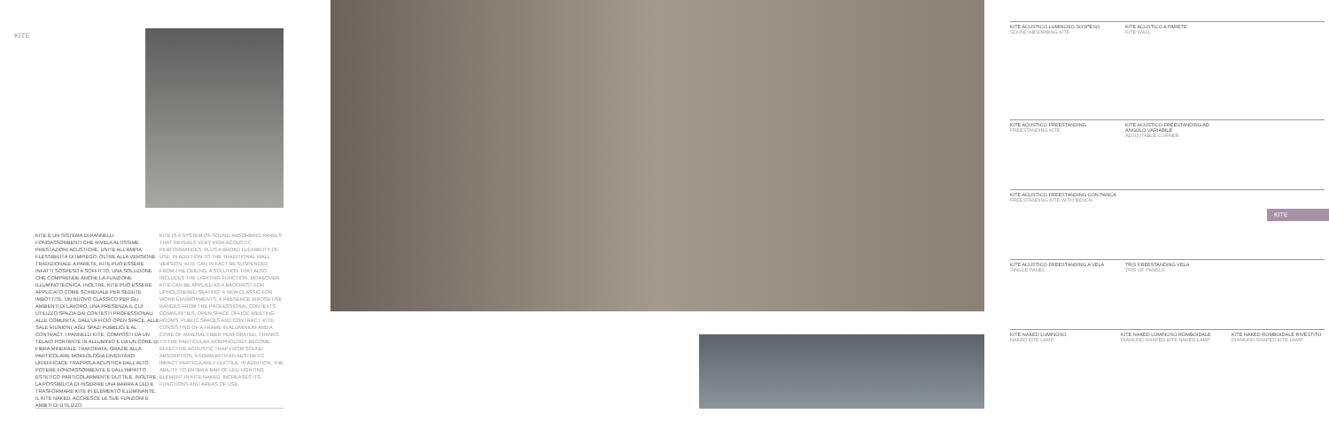KITE
KITE È UN SISTEMA DI PANNELLI FONOASSORBENTI CHE RIVELA ALTISSIME PRESTAZIONI ACUSTICHE, UNITE ALL'AMPIA FLESSIBILITÀ DI IMPIEGO. OLTRE ALLA VERSIONE TRADIZIONALE A PARETE, KITE PUÒ ESSERE INFATTI SOSPESO A SOFFITTO, UNA SOLUZIONE CHE COMPRENDE ANCHE LA FUNZIONE ILLUMINOTECNICA. INOLTRE, KITE PUÒ ESSERE APPLICATO COME SCHIENALE PER SEDUTE IMBOTTITE. UN NUOVO CLASSICO PER GLI AMBIENTI DI LAVORO, UNA PRESENZA IL CUI UTILIZZO SPAZIA DAI CONTESTI PROFESSIONALI ALLE COMUNITÀ, DALL'UFFICIO OPEN SPACE, ALLE SALE RIUNIONI, AGLI SPAZI PUBBLICI E AL CONTRACT. I PANNELLI KITE, COMPOSTI DA UN TELAIO PORTANTE IN ALLUMINIO E DA UN CORE DI FIBRA MINERALE TRAFORATA, GRAZIE ALLA PARTICOLARE MORFOLOGIA DIVENTANO UN'EFFICACE TRAPPOLA ACUSTICA DALL'ALTO POTERE FONOASSORBENTE E DALL'IMPATTO ESTETICO PARTICOLARMENTE DUTTILE. INOLTRE, LA POSSIBILITÀ DI INSERIRE UNA BARRA A LED E TRASFORMARE KITE IN ELEMENTO ILLUMINANTE, IL KITE NAKED, ACCRESCE LE SUE FUNZIONI E AMBITI DI UTILIZZO.
KITE IS A SYSTEM OF SOUND-ABSORBING PANELS THAT REVEALS VERY HIGH ACOUSTIC PERFORMANCES, PLUS A BROAD FLEXIBILITY OF USE. IN ADDITION TO THE TRADITIONAL WALL VERSION, KITE CAN IN FACT BE SUSPENDED FROM THE CEILING, A SOLUTION THAT ALSO INCLUDES THE LIGHTING FUNCTION. MOREOVER, KITE CAN BE APPLIED AS A BACKREST FOR UPHOLSTERED SEATING. A NEW CLASSIC FOR WORK ENVIRONMENTS, A PRESENCE WHOSE USE RANGES FROM THE PROFESSIONAL CONTEXTS COMMUNITIES, OPEN SPACE OFFICE, MEETING ROOMS, PUBLIC SPACES AND CONTRACT. KITE, CONSISTING OF A FRAME IN ALUMINIUM AND A CORE OF MINERAL FIBER PERFORATED, THANKS TO THE PARTICULAR MORPHOLOGY BECOME EFFECTIVE ACOUSTIC TRAP FROM SOUND ABSORPTION, A FORM WITH AN AESTHETIC IMPACT PARTICULARLY DUCTILE. IN ADDITION, THE ABILITY TO ENTER A BAR OF LED LIGHTING ELEMENT IN KITE NAKED, INCREASES ITS FUNCTIONS AND AREAS OF USE.
KITE ACUSTICO LUMINOSO SOSPESO
SOUND ABSORBING KITE
KITE ACUSTICO A PARETE
KITE WALL
KITE ACUSTICO FREESTANDING
FREESTANDING KITE
KITE ACUSTICO FREESTANDING AD ANGOLO VARIABILE
ADJUSTABLE CORNER
KITE ACUSTICO FREESTANDING CON PANCA
FREESTANDING KITE WITH BENCH
KITE ACUSTICO FREESTANDING A VELA
SINGLE PANEL
TRIS FREESTANDING VELA
TRIS OF PANELS
KITE NAKED LUMINOSO
NAKED KITE LAMP
KITE NAKED LUMINOSO ROMBOIDALE
DIAMOND SHAPED KITE NAKED LAMP
KITE NAKED ROMBOIDALE RIVESTITO
DIAMOND SHAPED KITE LAMP
KITE